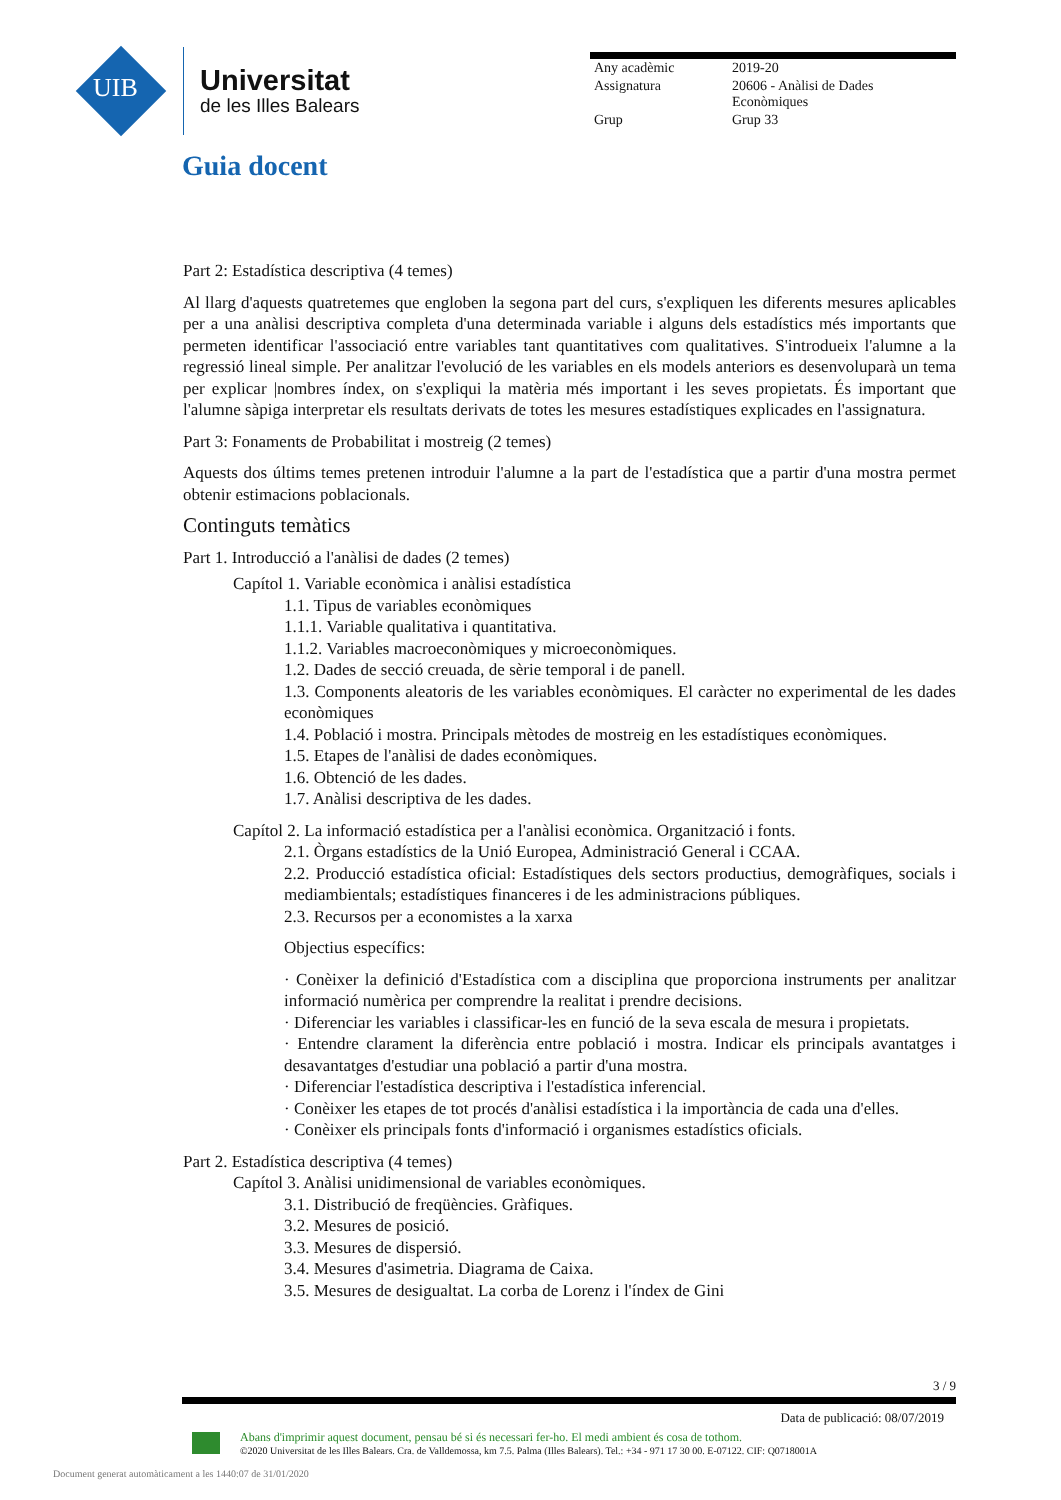UIB
Universitat
de les Illes Balears
| Any acadèmic | 2019-20 |
| Assignatura | 20606 - Anàlisi de Dades Econòmiques |
| Grup | Grup 33 |
Guia docent
Part 2: Estadística descriptiva (4 temes)
Al llarg d'aquests quatretemes que engloben la segona part del curs, s'expliquen les diferents mesures aplicables per a una anàlisi descriptiva completa d'una determinada variable i alguns dels estadístics més importants que permeten identificar l'associació entre variables tant quantitatives com qualitatives. S'introdueix l'alumne a la regressió lineal simple. Per analitzar l'evolució de les variables en els models anteriors es desenvoluparà un tema per explicar |nombres índex, on s'expliqui la matèria més important i les seves propietats. És important que l'alumne sàpiga interpretar els resultats derivats de totes les mesures estadístiques explicades en l'assignatura.
Part 3: Fonaments de Probabilitat i mostreig (2 temes)
Aquests dos últims temes pretenen introduir l'alumne a la part de l'estadística que a partir d'una mostra permet obtenir estimacions poblacionals.
Continguts temàtics
Part 1. Introducció a l'anàlisi de dades (2 temes)
Capítol 1. Variable econòmica i anàlisi estadística
1.1. Tipus de variables econòmiques
1.1.1. Variable qualitativa i quantitativa.
1.1.2. Variables macroeconòmiques y microeconòmiques.
1.2. Dades de secció creuada, de sèrie temporal i de panell.
1.3. Components aleatoris de les variables econòmiques. El caràcter no experimental de les dades econòmiques
1.4. Població i mostra. Principals mètodes de mostreig en les estadístiques econòmiques.
1.5. Etapes de l'anàlisi de dades econòmiques.
1.6. Obtenció de les dades.
1.7. Anàlisi descriptiva de les dades.
Capítol 2. La informació estadística per a l'anàlisi econòmica. Organització i fonts.
2.1. Òrgans estadístics de la Unió Europea, Administració General i CCAA.
2.2. Producció estadística oficial: Estadístiques dels sectors productius, demogràfiques, socials i mediambientals; estadístiques financeres i de les administracions públiques.
2.3. Recursos per a economistes a la xarxa
Objectius específics:
· Conèixer la definició d'Estadística com a disciplina que proporciona instruments per analitzar informació numèrica per comprendre la realitat i prendre decisions.
· Diferenciar les variables i classificar-les en funció de la seva escala de mesura i propietats.
· Entendre clarament la diferència entre població i mostra. Indicar els principals avantatges i desavantatges d'estudiar una població a partir d'una mostra.
· Diferenciar l'estadística descriptiva i l'estadística inferencial.
· Conèixer les etapes de tot procés d'anàlisi estadística i la importància de cada una d'elles.
· Conèixer els principals fonts d'informació i organismes estadístics oficials.
Part 2. Estadística descriptiva (4 temes)
Capítol 3. Anàlisi unidimensional de variables econòmiques.
3.1. Distribució de freqüències. Gràfiques.
3.2. Mesures de posició.
3.3. Mesures de dispersió.
3.4. Mesures d'asimetria. Diagrama de Caixa.
3.5. Mesures de desigualtat. La corba de Lorenz i l'índex de Gini
3 / 9
Data de publicació: 08/07/2019
Abans d'imprimir aquest document, pensau bé si és necessari fer-ho. El medi ambient és cosa de tothom.
©2020 Universitat de les Illes Balears. Cra. de Valldemossa, km 7.5. Palma (Illes Balears). Tel.: +34 - 971 17 30 00. E-07122. CIF: Q0718001A
Document generat automàticament a les 1440:07 de 31/01/2020